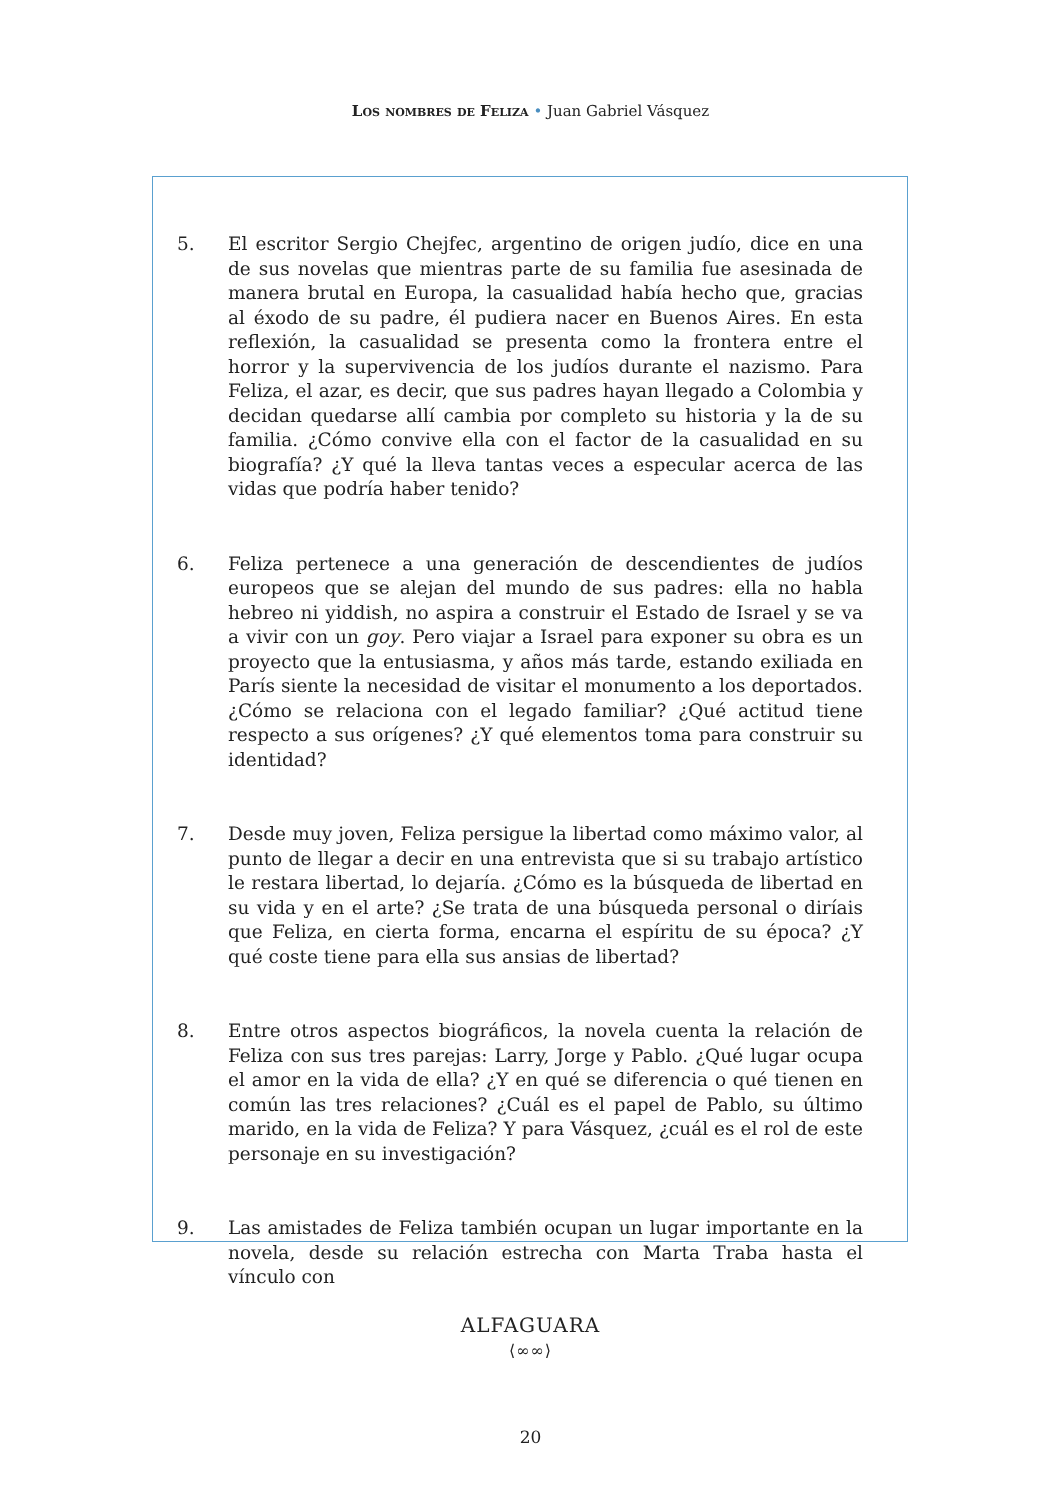Los nombres de Feliza • Juan Gabriel Vásquez
5. El escritor Sergio Chejfec, argentino de origen judío, dice en una de sus novelas que mientras parte de su familia fue asesinada de manera brutal en Europa, la casualidad había hecho que, gracias al éxodo de su padre, él pudiera nacer en Buenos Aires. En esta reflexión, la casualidad se presenta como la frontera entre el horror y la supervivencia de los judíos durante el nazismo. Para Feliza, el azar, es decir, que sus padres hayan llegado a Colombia y decidan quedarse allí cambia por completo su historia y la de su familia. ¿Cómo convive ella con el factor de la casualidad en su biografía? ¿Y qué la lleva tantas veces a especular acerca de las vidas que podría haber tenido?
6. Feliza pertenece a una generación de descendientes de judíos europeos que se alejan del mundo de sus padres: ella no habla hebreo ni yiddish, no aspira a construir el Estado de Israel y se va a vivir con un goy. Pero viajar a Israel para exponer su obra es un proyecto que la entusiasma, y años más tarde, estando exiliada en París siente la necesidad de visitar el monumento a los deportados. ¿Cómo se relaciona con el legado familiar? ¿Qué actitud tiene respecto a sus orígenes? ¿Y qué elementos toma para construir su identidad?
7. Desde muy joven, Feliza persigue la libertad como máximo valor, al punto de llegar a decir en una entrevista que si su trabajo artístico le restara libertad, lo dejaría. ¿Cómo es la búsqueda de libertad en su vida y en el arte? ¿Se trata de una búsqueda personal o diríais que Feliza, en cierta forma, encarna el espíritu de su época? ¿Y qué coste tiene para ella sus ansias de libertad?
8. Entre otros aspectos biográficos, la novela cuenta la relación de Feliza con sus tres parejas: Larry, Jorge y Pablo. ¿Qué lugar ocupa el amor en la vida de ella? ¿Y en qué se diferencia o qué tienen en común las tres relaciones? ¿Cuál es el papel de Pablo, su último marido, en la vida de Feliza? Y para Vásquez, ¿cuál es el rol de este personaje en su investigación?
9. Las amistades de Feliza también ocupan un lugar importante en la novela, desde su relación estrecha con Marta Traba hasta el vínculo con
ALFAGUARA
⟨∞∞⟩
20